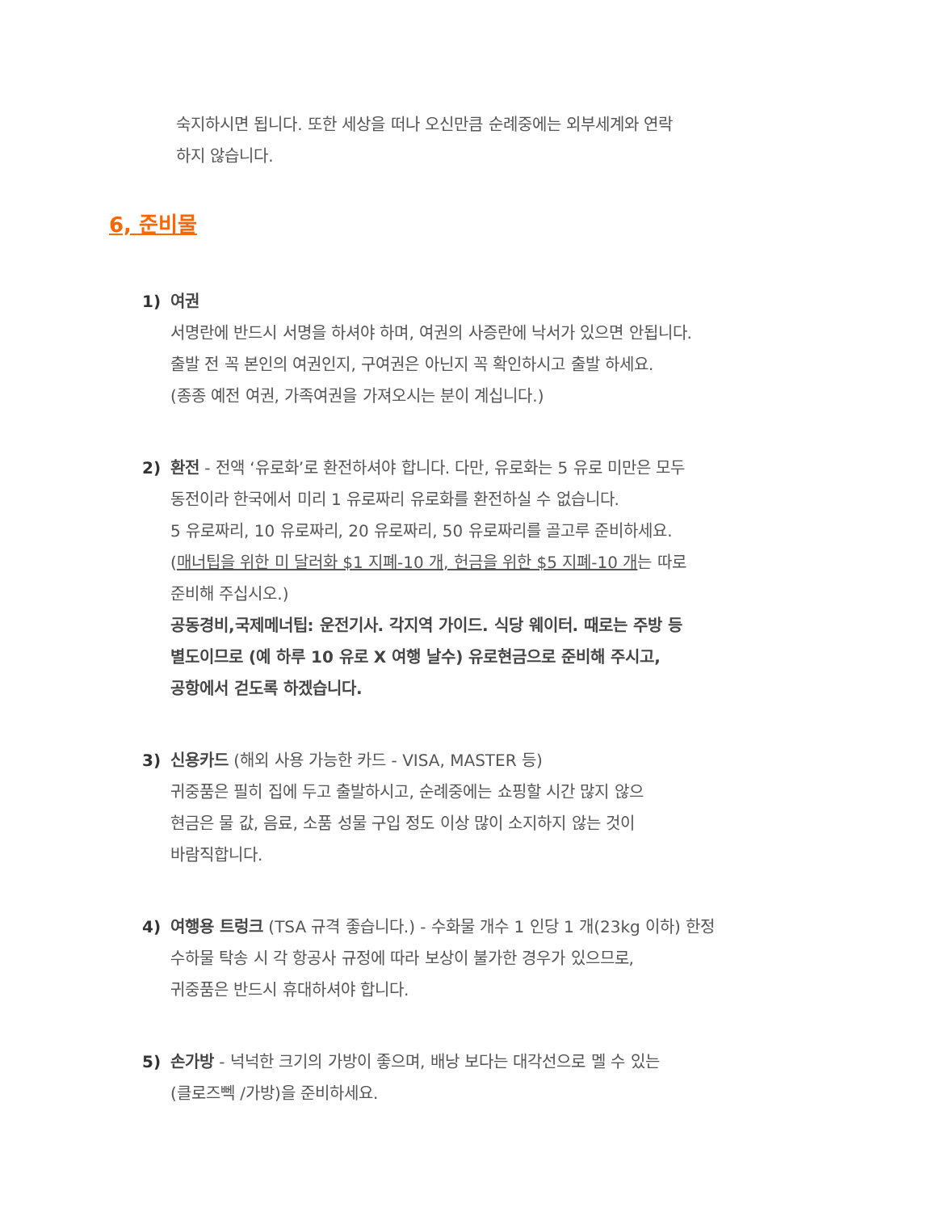숙지하시면 됩니다. 또한 세상을 떠나 오신만큼 순례중에는 외부세계와 연락
하지 않습니다.
6, 준비물
1) 여권
서명란에 반드시 서명을 하셔야 하며, 여권의 사증란에 낙서가 있으면 안됩니다.
출발 전 꼭 본인의 여권인지, 구여권은 아닌지 꼭 확인하시고 출발 하세요.
(종종 예전 여권, 가족여권을 가져오시는 분이 계십니다.)
2) 환전 - 전액 ‘유로화’로 환전하셔야 합니다. 다만, 유로화는 5 유로 미만은 모두
동전이라 한국에서 미리 1 유로짜리 유로화를 환전하실 수 없습니다.
5 유로짜리, 10 유로짜리, 20 유로짜리, 50 유로짜리를 골고루 준비하세요.
(매너팁을 위한 미 달러화 $1 지폐-10 개, 헌금을 위한 $5 지폐-10 개는 따로
준비해 주십시오.)
공동경비,국제메너팁: 운전기사. 각지역 가이드. 식당 웨이터. 때로는 주방 등
별도이므로 (예 하루 10 유로 X 여행 날수) 유로현금으로 준비해 주시고,
공항에서 걷도록 하겠습니다.
3) 신용카드 (해외 사용 가능한 카드 - VISA, MASTER 등)
귀중품은 필히 집에 두고 출발하시고, 순례중에는 쇼핑할 시간 많지 않으
현금은 물 값, 음료, 소품 성물 구입 정도 이상 많이 소지하지 않는 것이
바람직합니다.
4) 여행용 트렁크 (TSA 규격 좋습니다.) - 수화물 개수 1 인당 1 개(23kg 이하) 한정
수하물 탁송 시 각 항공사 규정에 따라 보상이 불가한 경우가 있으므로,
귀중품은 반드시 휴대하셔야 합니다.
5) 손가방 - 넉넉한 크기의 가방이 좋으며, 배낭 보다는 대각선으로 멜 수 있는
(클로즈뻭 /가방)을 준비하세요.